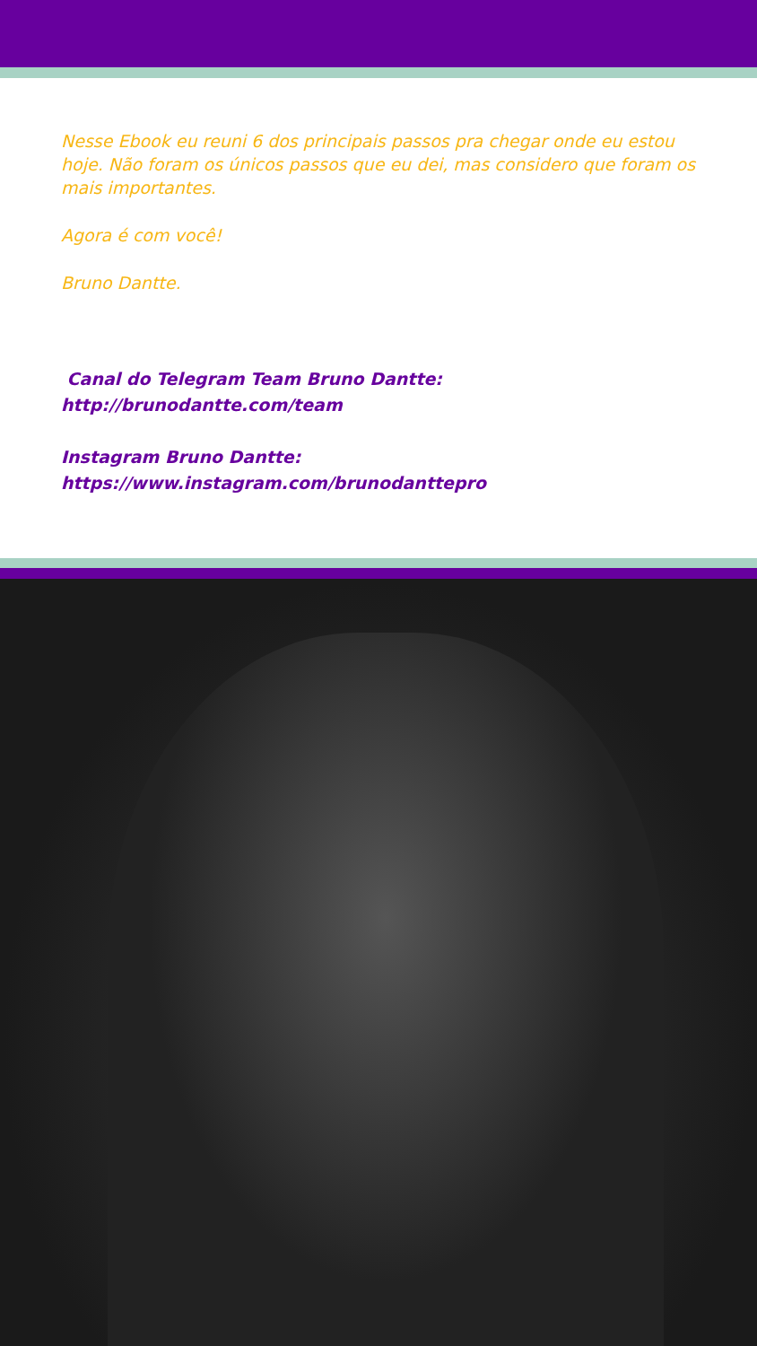Nesse Ebook eu reuni 6 dos principais passos pra chegar onde eu estou hoje. Não foram os únicos passos que eu dei, mas considero que foram os mais importantes.
Agora é com você!
Bruno Dantte.
Canal do Telegram Team Bruno Dantte:
http://brunodantte.com/team
Instagram Bruno Dantte:
https://www.instagram.com/brunodanttepro